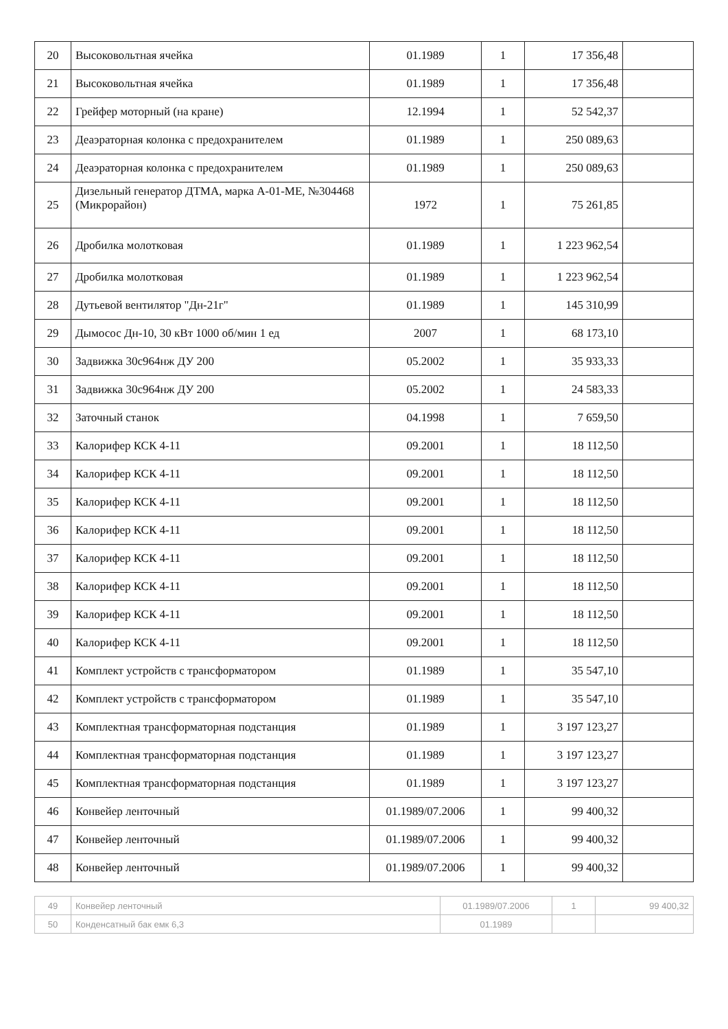| 20 | Высоковольтная ячейка | 01.1989 | 1 | 17 356,48 | |
| 21 | Высоковольтная ячейка | 01.1989 | 1 | 17 356,48 | |
| 22 | Грейфер моторный (на кране) | 12.1994 | 1 | 52 542,37 | |
| 23 | Деаэраторная колонка с предохранителем | 01.1989 | 1 | 250 089,63 | |
| 24 | Деаэраторная колонка с предохранителем | 01.1989 | 1 | 250 089,63 | |
| 25 | Дизельный генератор ДТМА, марка А-01-МЕ, №304468 (Микрорайон) | 1972 | 1 | 75 261,85 | |
| 26 | Дробилка молотковая | 01.1989 | 1 | 1 223 962,54 | |
| 27 | Дробилка молотковая | 01.1989 | 1 | 1 223 962,54 | |
| 28 | Дутьевой вентилятор "Дн-21г" | 01.1989 | 1 | 145 310,99 | |
| 29 | Дымосос Дн-10, 30 кВт 1000 об/мин 1 ед | 2007 | 1 | 68 173,10 | |
| 30 | Задвижка 30с964нж ДУ 200 | 05.2002 | 1 | 35 933,33 | |
| 31 | Задвижка 30с964нж ДУ 200 | 05.2002 | 1 | 24 583,33 | |
| 32 | Заточный станок | 04.1998 | 1 | 7 659,50 | |
| 33 | Калорифер КСК 4-11 | 09.2001 | 1 | 18 112,50 | |
| 34 | Калорифер КСК 4-11 | 09.2001 | 1 | 18 112,50 | |
| 35 | Калорифер КСК 4-11 | 09.2001 | 1 | 18 112,50 | |
| 36 | Калорифер КСК 4-11 | 09.2001 | 1 | 18 112,50 | |
| 37 | Калорифер КСК 4-11 | 09.2001 | 1 | 18 112,50 | |
| 38 | Калорифер КСК 4-11 | 09.2001 | 1 | 18 112,50 | |
| 39 | Калорифер КСК 4-11 | 09.2001 | 1 | 18 112,50 | |
| 40 | Калорифер КСК 4-11 | 09.2001 | 1 | 18 112,50 | |
| 41 | Комплект устройств с трансформатором | 01.1989 | 1 | 35 547,10 | |
| 42 | Комплект устройств с трансформатором | 01.1989 | 1 | 35 547,10 | |
| 43 | Комплектная трансформаторная подстанция | 01.1989 | 1 | 3 197 123,27 | |
| 44 | Комплектная трансформаторная подстанция | 01.1989 | 1 | 3 197 123,27 | |
| 45 | Комплектная трансформаторная подстанция | 01.1989 | 1 | 3 197 123,27 | |
| 46 | Конвейер ленточный | 01.1989/07.2006 | 1 | 99 400,32 | |
| 47 | Конвейер ленточный | 01.1989/07.2006 | 1 | 99 400,32 | |
| 48 | Конвейер ленточный | 01.1989/07.2006 | 1 | 99 400,32 | |
| 49 | Конвейер ленточный | 01.1989/07.2006 | 1 | 99 400,32 |
| 50 | Конденсатный бак емк 6,3 | 01.1989 | | |